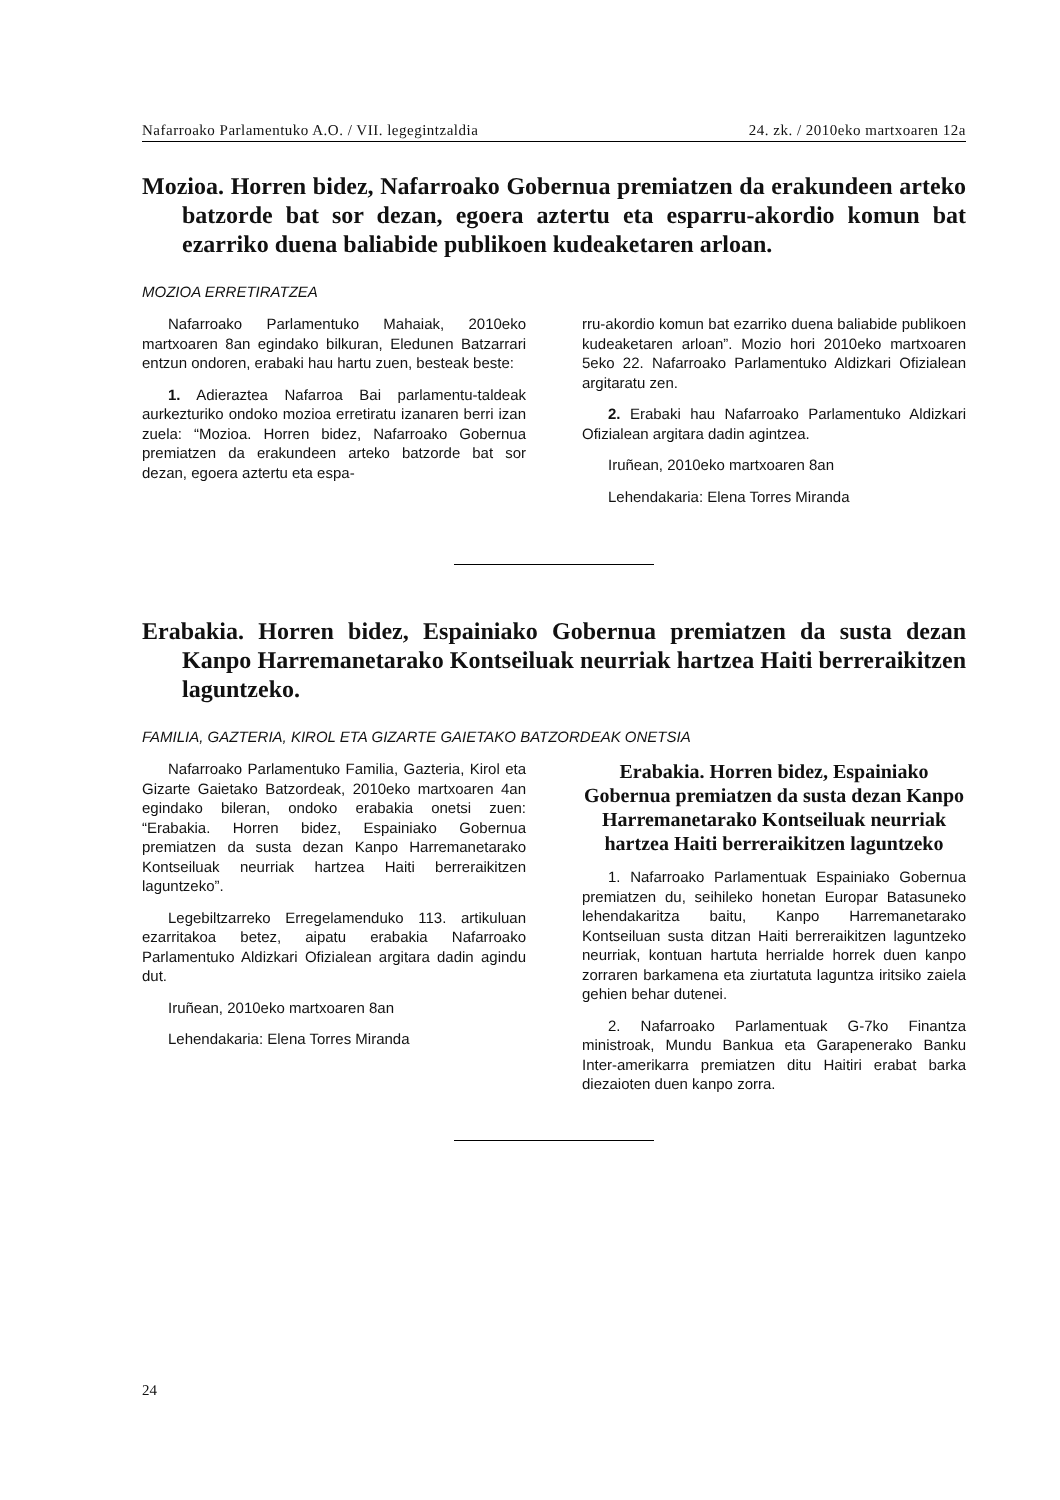Nafarroako Parlamentuko A.O. / VII. legegintzaldia 24. zk. / 2010eko martxoaren 12a
Mozioa. Horren bidez, Nafarroako Gobernua premiatzen da erakundeen arteko batzorde bat sor dezan, egoera aztertu eta esparru-akordio komun bat ezarriko duena baliabide publikoen kudeaketaren arloan.
MOZIOA ERRETIRATZEA
Nafarroako Parlamentuko Mahaiak, 2010eko martxoaren 8an egindako bilkuran, Eledunen Batzarrari entzun ondoren, erabaki hau hartu zuen, besteak beste:
1. Adieraztea Nafarroa Bai parlamentu-taldeak aurkezturiko ondoko mozioa erretiratu izanaren berri izan zuela: “Mozioa. Horren bidez, Nafarroako Gobernua premiatzen da erakundeen arteko batzorde bat sor dezan, egoera aztertu eta espa-
rru-akordio komun bat ezarriko duena baliabide publikoen kudeaketaren arloan”. Mozio hori 2010eko martxoaren 5eko 22. Nafarroako Parlamentuko Aldizkari Ofizialean argitaratu zen.
2. Erabaki hau Nafarroako Parlamentuko Aldizkari Ofizialean argitara dadin agintzea.
Iruñean, 2010eko martxoaren 8an
Lehendakaria: Elena Torres Miranda
Erabakia. Horren bidez, Espainiako Gobernua premiatzen da susta dezan Kanpo Harremanetarako Kontseiluak neurriak hartzea Haiti berreraikitzen laguntzeko.
FAMILIA, GAZTERIA, KIROL ETA GIZARTE GAIETAKO BATZORDEAK ONETSIA
Nafarroako Parlamentuko Familia, Gazteria, Kirol eta Gizarte Gaietako Batzordeak, 2010eko martxoaren 4an egindako bileran, ondoko erabakia onetsi zuen: “Erabakia. Horren bidez, Espainiako Gobernua premiatzen da susta dezan Kanpo Harremanetarako Kontseiluak neurriak hartzea Haiti berreraikitzen laguntzeko”.
Legebiltzarreko Erregelamenduko 113. artikuluan ezarritakoa betez, aipatu erabakia Nafarroako Parlamentuko Aldizkari Ofizialean argitara dadin agindu dut.
Iruñean, 2010eko martxoaren 8an
Lehendakaria: Elena Torres Miranda
Erabakia. Horren bidez, Espainiako Gobernua premiatzen da susta dezan Kanpo Harremanetarako Kontseiluak neurriak hartzea Haiti berreraikitzen laguntzeko
1. Nafarroako Parlamentuak Espainiako Gobernua premiatzen du, seihileko honetan Europar Batasuneko lehendakaritza baitu, Kanpo Harremanetarako Kontseiluan susta ditzan Haiti berreraikitzen laguntzeko neurriak, kontuan hartuta herrialde horrek duen kanpo zorraren barkamena eta ziurtatuta laguntza iritsiko zaiela gehien behar dutenei.
2. Nafarroako Parlamentuak G-7ko Finantza ministroak, Mundu Bankua eta Garapenerako Banku Inter-amerikarra premiatzen ditu Haitiri erabat barka diezaioten duen kanpo zorra.
24